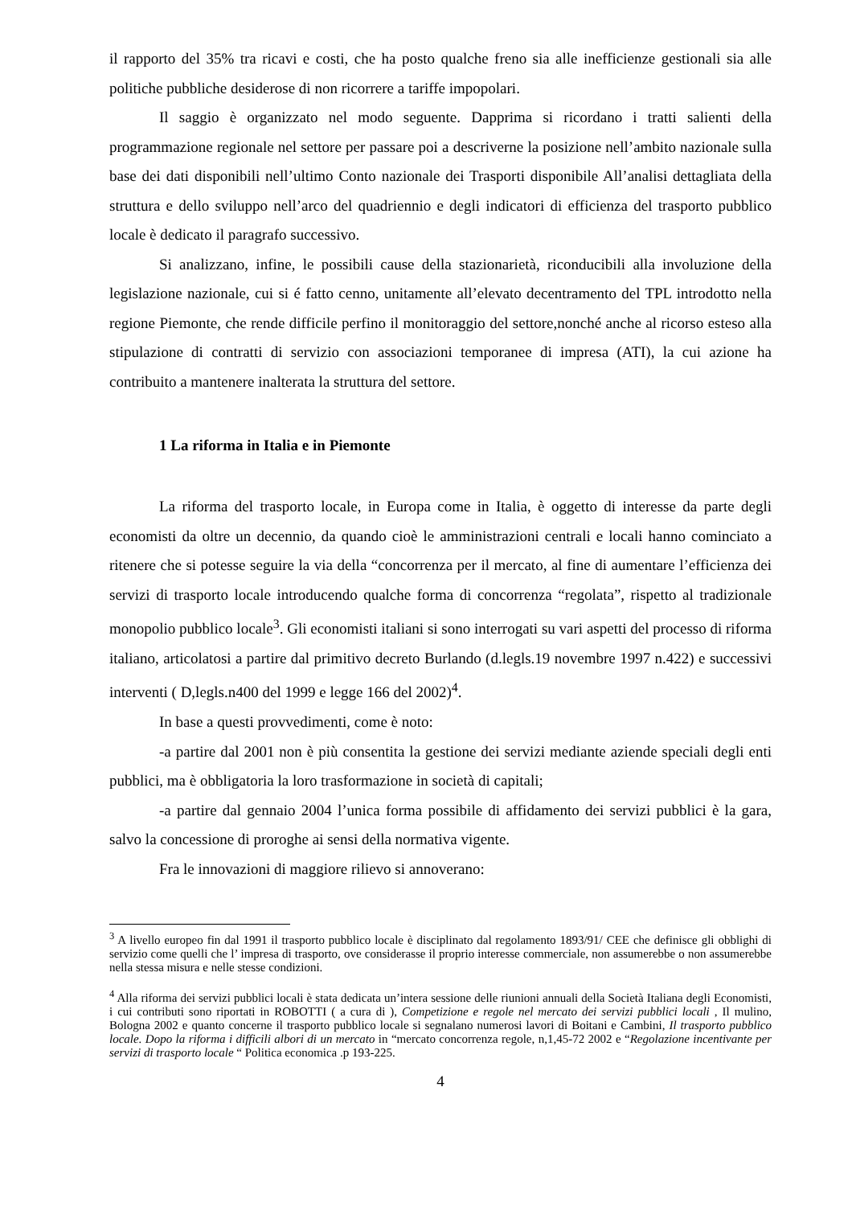il rapporto del 35% tra ricavi e costi, che ha posto qualche freno sia alle inefficienze gestionali sia alle politiche pubbliche desiderose di non ricorrere a tariffe impopolari.
Il saggio è organizzato nel modo seguente. Dapprima si ricordano i tratti salienti della programmazione regionale nel settore per passare poi a descriverne la posizione nell’ambito nazionale sulla base dei dati disponibili nell’ultimo Conto nazionale dei Trasporti disponibile All’analisi dettagliata della struttura e dello sviluppo nell’arco del quadriennio e degli indicatori di efficienza del trasporto pubblico locale è dedicato il paragrafo successivo.
Si analizzano, infine, le possibili cause della stazionarietà, riconducibili alla involuzione della legislazione nazionale, cui si é fatto cenno, unitamente all’elevato decentramento del TPL introdotto nella regione Piemonte, che rende difficile perfino il monitoraggio del settore,nonché anche al ricorso esteso alla stipulazione di contratti di servizio con associazioni temporanee di impresa (ATI), la cui azione ha contribuito a mantenere inalterata la struttura del settore.
1 La riforma in Italia e in Piemonte
La riforma del trasporto locale, in Europa come in Italia, è oggetto di interesse da parte degli economisti da oltre un decennio, da quando cioè le amministrazioni centrali e locali hanno cominciato a ritenere che si potesse seguire la via della “concorrenza per il mercato, al fine di aumentare l’efficienza dei servizi di trasporto locale introducendo qualche forma di concorrenza “regolata”, rispetto al tradizionale monopolio pubblico locale<sup>3</sup>. Gli economisti italiani si sono interrogati su vari aspetti del processo di riforma italiano, articolatosi a partire dal primitivo decreto Burlando (d.legls.19 novembre 1997 n.422) e successivi interventi ( D,legls.n400 del 1999 e legge 166 del 2002)<sup>4</sup>.
In base a questi provvedimenti, come è noto:
-a partire dal 2001 non è più consentita la gestione dei servizi mediante aziende speciali degli enti pubblici, ma è obbligatoria la loro trasformazione in società di capitali;
-a partire dal gennaio 2004 l’unica forma possibile di affidamento dei servizi pubblici è la gara, salvo la concessione di proroghe ai sensi della normativa vigente.
Fra le innovazioni di maggiore rilievo si annoverano:
<sup>3</sup> A livello europeo fin dal 1991 il trasporto pubblico locale è disciplinato dal regolamento 1893/91/ CEE che definisce gli obblighi di servizio come quelli che l’ impresa di trasporto, ove considerasse il proprio interesse commerciale, non assumerebbe o non assumerebbe nella stessa misura e nelle stesse condizioni.
<sup>4</sup> Alla riforma dei servizi pubblici locali è stata dedicata un’intera sessione delle riunioni annuali della Società Italiana degli Economisti, i cui contributi sono riportati in ROBOTTI ( a cura di ), Competizione e regole nel mercato dei servizi pubblici locali , Il mulino, Bologna 2002 e quanto concerne il trasporto pubblico locale si segnalano numerosi lavori di Boitani e Cambini, Il trasporto pubblico locale. Dopo la riforma i difficili albori di un mercato in “mercato concorrenza regole, n,1,45-72 2002 e “Regolazione incentivante per servizi di trasporto locale “ Politica economica .p 193-225.
4